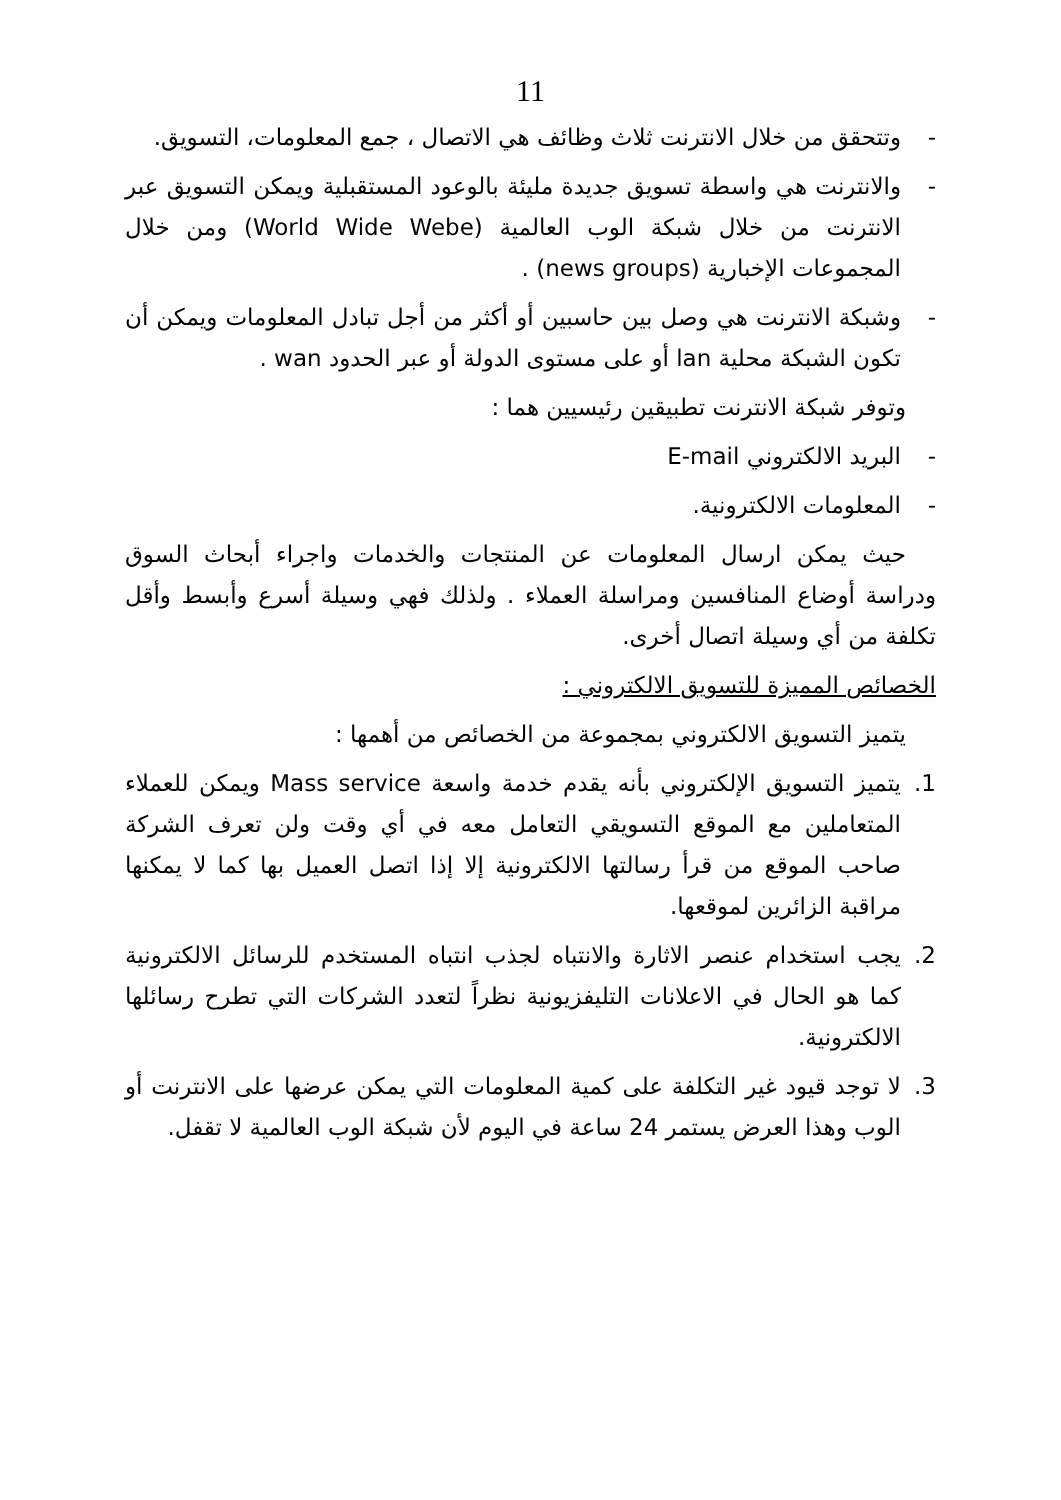11
- وتتحقق من خلال الانترنت ثلاث وظائف هي الاتصال ، جمع المعلومات، التسويق.
- والانترنت هي واسطة تسويق جديدة مليئة بالوعود المستقبلية ويمكن التسويق عبر الانترنت من خلال شبكة الوب العالمية (World Wide Webe) ومن خلال المجموعات الإخبارية (news groups) .
- وشبكة الانترنت هي وصل بين حاسبين أو أكثر من أجل تبادل المعلومات ويمكن أن تكون الشبكة محلية lan أو على مستوى الدولة أو عبر الحدود wan .
وتوفر شبكة الانترنت تطبيقين رئيسيين هما :
- البريد الالكتروني E-mail
- المعلومات الالكترونية.
حيث يمكن ارسال المعلومات عن المنتجات والخدمات واجراء أبحاث السوق ودراسة أوضاع المنافسين ومراسلة العملاء . ولذلك فهي وسيلة أسرع وأبسط وأقل تكلفة من أي وسيلة اتصال أخرى.
الخصائص المميزة للتسويق الالكتروني :
يتميز التسويق الالكتروني بمجموعة من الخصائص من أهمها :
1. يتميز التسويق الإلكتروني بأنه يقدم خدمة واسعة Mass service ويمكن للعملاء المتعاملين مع الموقع التسويقي التعامل معه في أي وقت ولن تعرف الشركة صاحب الموقع من قرأ رسالتها الالكترونية إلا إذا اتصل العميل بها كما لا يمكنها مراقبة الزائرين لموقعها.
2. يجب استخدام عنصر الاثارة والانتباه لجذب انتباه المستخدم للرسائل الالكترونية كما هو الحال في الاعلانات التليفزيونية نظراً لتعدد الشركات التي تطرح رسائلها الالكترونية.
3. لا توجد قيود غير التكلفة على كمية المعلومات التي يمكن عرضها على الانترنت أو الوب وهذا العرض يستمر 24 ساعة في اليوم لأن شبكة الوب العالمية لا تقفل.